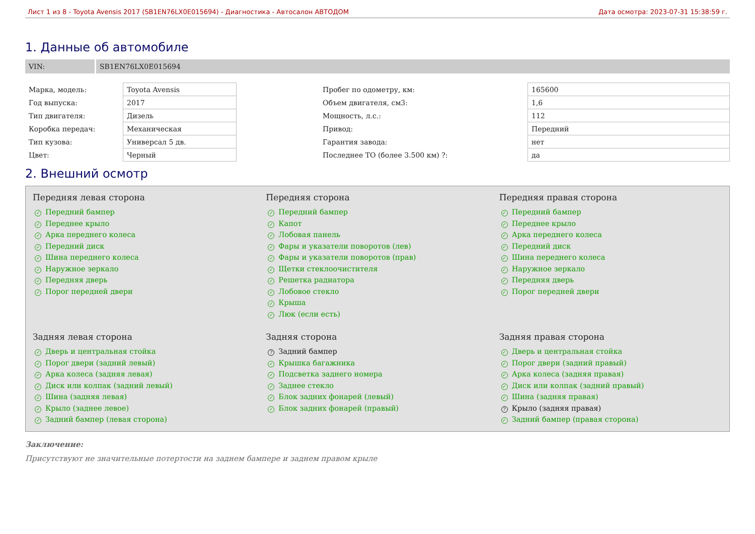Лист 1 из 8 - Toyota Avensis 2017 (SB1EN76LX0E015694) - Диагностика - Автосалон АВТОДОМ Дата осмотра: 2023-07-31 15:38:59 г.
1. Данные об автомобиле
VIN: SB1EN76LX0E015694
| Марка, модель: | Toyota Avensis | | Пробег по одометру, км: | 165600 |
| Год выпуска: | 2017 | | Объем двигателя, см3: | 1,6 |
| Тип двигателя: | Дизель | | Мощность, л.с.: | 112 |
| Коробка передач: | Механическая | | Привод: | Передний |
| Тип кузова: | Универсал 5 дв. | | Гарантия завода: | нет |
| Цвет: | Черный | | Последнее ТО (более 3.500 км) ?: | да |
2. Внешний осмотр
Передняя левая сторона
✓ Передний бампер
✓ Переднее крыло
✓ Арка переднего колеса
✓ Передний диск
✓ Шина переднего колеса
✓ Наружное зеркало
✓ Передняя дверь
✓ Порог передней двери
Передняя сторона
✓ Передний бампер
✓ Капот
✓ Лобовая панель
✓ Фары и указатели поворотов (лев)
✓ Фары и указатели поворотов (прав)
✓ Щетки стеклоочистителя
✓ Решетка радиатора
✓ Лобовое стекло
✓ Крыша
✓ Люк (если есть)
Передняя правая сторона
✓ Передний бампер
✓ Переднее крыло
✓ Арка переднего колеса
✓ Передний диск
✓ Шина переднего колеса
✓ Наружное зеркало
✓ Передняя дверь
✓ Порог передней двери
Задняя левая сторона
✓ Дверь и центральная стойка
✓ Порог двери (задний левый)
✓ Арка колеса (задняя левая)
✓ Диск или колпак (задний левый)
✓ Шина (задняя левая)
✓ Крыло (заднее левое)
✓ Задний бампер (левая сторона)
Задняя сторона
? Задний бампер
✓ Крышка багажника
✓ Подсветка заднего номера
✓ Заднее стекло
✓ Блок задних фонарей (левый)
✓ Блок задних фонарей (правый)
Задняя правая сторона
✓ Дверь и центральная стойка
✓ Порог двери (задний правый)
✓ Арка колеса (задняя правая)
✓ Диск или колпак (задний правый)
✓ Шина (задняя правая)
? Крыло (задняя правая)
✓ Задний бампер (правая сторона)
Заключение:
Присутствуют не значительные потертости на заднем бампере и заднем правом крыле